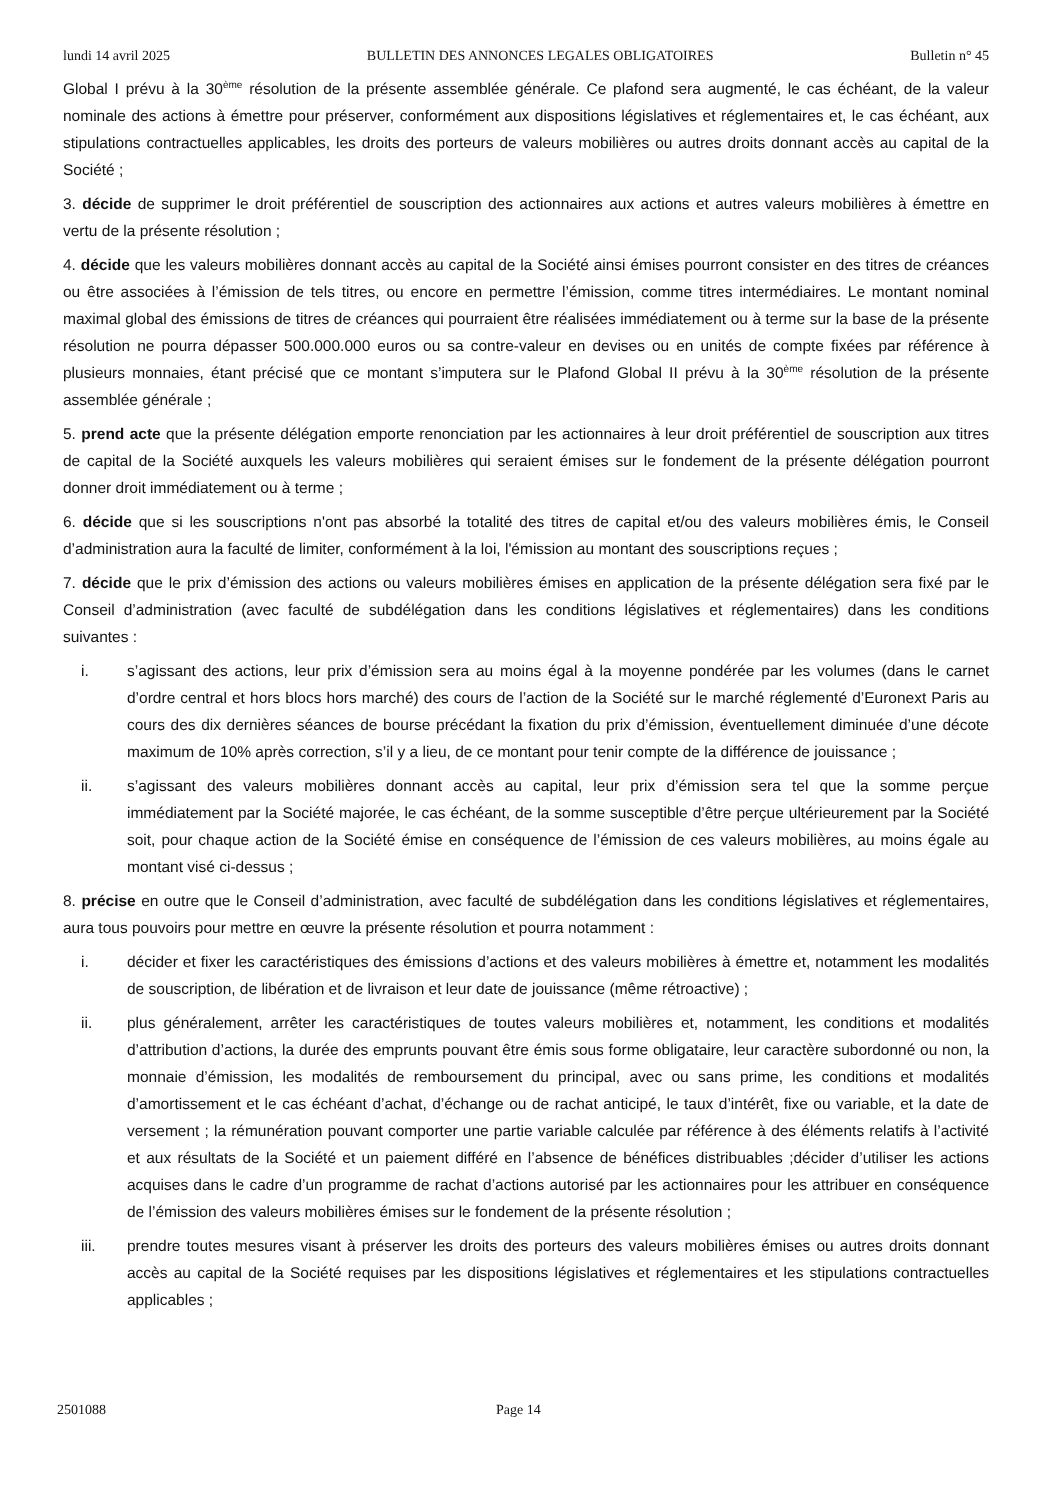lundi 14 avril 2025 BULLETIN DES ANNONCES LEGALES OBLIGATOIRES Bulletin n° 45
Global I prévu à la 30<sup>ème</sup> résolution de la présente assemblée générale. Ce plafond sera augmenté, le cas échéant, de la valeur nominale des actions à émettre pour préserver, conformément aux dispositions législatives et réglementaires et, le cas échéant, aux stipulations contractuelles applicables, les droits des porteurs de valeurs mobilières ou autres droits donnant accès au capital de la Société ;
3. décide de supprimer le droit préférentiel de souscription des actionnaires aux actions et autres valeurs mobilières à émettre en vertu de la présente résolution ;
4. décide que les valeurs mobilières donnant accès au capital de la Société ainsi émises pourront consister en des titres de créances ou être associées à l’émission de tels titres, ou encore en permettre l’émission, comme titres intermédiaires. Le montant nominal maximal global des émissions de titres de créances qui pourraient être réalisées immédiatement ou à terme sur la base de la présente résolution ne pourra dépasser 500.000.000 euros ou sa contre-valeur en devises ou en unités de compte fixées par référence à plusieurs monnaies, étant précisé que ce montant s’imputera sur le Plafond Global II prévu à la 30<sup>ème</sup> résolution de la présente assemblée générale ;
5. prend acte que la présente délégation emporte renonciation par les actionnaires à leur droit préférentiel de souscription aux titres de capital de la Société auxquels les valeurs mobilières qui seraient émises sur le fondement de la présente délégation pourront donner droit immédiatement ou à terme ;
6. décide que si les souscriptions n'ont pas absorbé la totalité des titres de capital et/ou des valeurs mobilières émis, le Conseil d’administration aura la faculté de limiter, conformément à la loi, l'émission au montant des souscriptions reçues ;
7. décide que le prix d’émission des actions ou valeurs mobilières émises en application de la présente délégation sera fixé par le Conseil d’administration (avec faculté de subdélégation dans les conditions législatives et réglementaires) dans les conditions suivantes :
i. s’agissant des actions, leur prix d’émission sera au moins égal à la moyenne pondérée par les volumes (dans le carnet d’ordre central et hors blocs hors marché) des cours de l’action de la Société sur le marché réglementé d’Euronext Paris au cours des dix dernières séances de bourse précédant la fixation du prix d’émission, éventuellement diminuée d’une décote maximum de 10% après correction, s’il y a lieu, de ce montant pour tenir compte de la différence de jouissance ;
ii. s’agissant des valeurs mobilières donnant accès au capital, leur prix d’émission sera tel que la somme perçue immédiatement par la Société majorée, le cas échéant, de la somme susceptible d’être perçue ultérieurement par la Société soit, pour chaque action de la Société émise en conséquence de l’émission de ces valeurs mobilières, au moins égale au montant visé ci-dessus ;
8. précise en outre que le Conseil d’administration, avec faculté de subdélégation dans les conditions législatives et réglementaires, aura tous pouvoirs pour mettre en œuvre la présente résolution et pourra notamment :
i. décider et fixer les caractéristiques des émissions d’actions et des valeurs mobilières à émettre et, notamment les modalités de souscription, de libération et de livraison et leur date de jouissance (même rétroactive) ;
ii. plus généralement, arrêter les caractéristiques de toutes valeurs mobilières et, notamment, les conditions et modalités d’attribution d’actions, la durée des emprunts pouvant être émis sous forme obligataire, leur caractère subordonné ou non, la monnaie d’émission, les modalités de remboursement du principal, avec ou sans prime, les conditions et modalités d’amortissement et le cas échéant d’achat, d’échange ou de rachat anticipé, le taux d’intérêt, fixe ou variable, et la date de versement ; la rémunération pouvant comporter une partie variable calculée par référence à des éléments relatifs à l’activité et aux résultats de la Société et un paiement différé en l’absence de bénéfices distribuables ;décider d’utiliser les actions acquises dans le cadre d’un programme de rachat d’actions autorisé par les actionnaires pour les attribuer en conséquence de l’émission des valeurs mobilières émises sur le fondement de la présente résolution ;
iii. prendre toutes mesures visant à préserver les droits des porteurs des valeurs mobilières émises ou autres droits donnant accès au capital de la Société requises par les dispositions législatives et réglementaires et les stipulations contractuelles applicables ;
2501088 Page 14